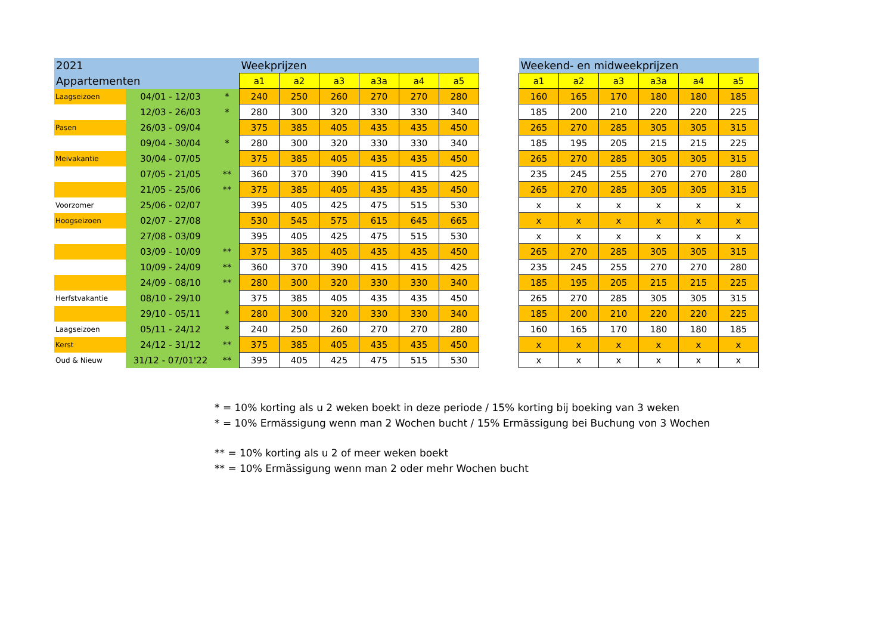| 2021 | | | Weekprijzen | | | | | |
| --- | --- | --- | --- | --- | --- | --- | --- | --- |
| Appartementen | | | a1 | a2 | a3 | a3a | a4 | a5 |
| Laagseizoen | 04/01 - 12/03 | * | 240 | 250 | 260 | 270 | 270 | 280 |
| | 12/03 - 26/03 | * | 280 | 300 | 320 | 330 | 330 | 340 |
| Pasen | 26/03 - 09/04 | | 375 | 385 | 405 | 435 | 435 | 450 |
| | 09/04 - 30/04 | * | 280 | 300 | 320 | 330 | 330 | 340 |
| Meivakantie | 30/04 - 07/05 | | 375 | 385 | 405 | 435 | 435 | 450 |
| | 07/05 - 21/05 | ** | 360 | 370 | 390 | 415 | 415 | 425 |
| | 21/05 - 25/06 | ** | 375 | 385 | 405 | 435 | 435 | 450 |
| Voorzomer | 25/06 - 02/07 | | 395 | 405 | 425 | 475 | 515 | 530 |
| Hoogseizoen | 02/07 - 27/08 | | 530 | 545 | 575 | 615 | 645 | 665 |
| | 27/08 - 03/09 | | 395 | 405 | 425 | 475 | 515 | 530 |
| | 03/09 - 10/09 | ** | 375 | 385 | 405 | 435 | 435 | 450 |
| | 10/09 - 24/09 | ** | 360 | 370 | 390 | 415 | 415 | 425 |
| | 24/09 - 08/10 | ** | 280 | 300 | 320 | 330 | 330 | 340 |
| Herfstvakantie | 08/10 - 29/10 | | 375 | 385 | 405 | 435 | 435 | 450 |
| | 29/10 - 05/11 | * | 280 | 300 | 320 | 330 | 330 | 340 |
| Laagseizoen | 05/11 - 24/12 | * | 240 | 250 | 260 | 270 | 270 | 280 |
| Kerst | 24/12 - 31/12 | ** | 375 | 385 | 405 | 435 | 435 | 450 |
| Oud & Nieuw | 31/12 - 07/01'22 | ** | 395 | 405 | 425 | 475 | 515 | 530 |
| Weekend- en midweekprijzen | | | | | |
| --- | --- | --- | --- | --- | --- |
| a1 | a2 | a3 | a3a | a4 | a5 |
| 160 | 165 | 170 | 180 | 180 | 185 |
| 185 | 200 | 210 | 220 | 220 | 225 |
| 265 | 270 | 285 | 305 | 305 | 315 |
| 185 | 195 | 205 | 215 | 215 | 225 |
| 265 | 270 | 285 | 305 | 305 | 315 |
| 235 | 245 | 255 | 270 | 270 | 280 |
| 265 | 270 | 285 | 305 | 305 | 315 |
| x | x | x | x | x | x |
| x | x | x | x | x | x |
| x | x | x | x | x | x |
| 265 | 270 | 285 | 305 | 305 | 315 |
| 235 | 245 | 255 | 270 | 270 | 280 |
| 185 | 195 | 205 | 215 | 215 | 225 |
| 265 | 270 | 285 | 305 | 305 | 315 |
| 185 | 200 | 210 | 220 | 220 | 225 |
| 160 | 165 | 170 | 180 | 180 | 185 |
| x | x | x | x | x | x |
| x | x | x | x | x | x |
* = 10% korting als u 2 weken boekt in deze periode / 15% korting bij boeking van 3 weken
* = 10% Ermässigung wenn man 2 Wochen bucht / 15% Ermässigung bei Buchung von 3 Wochen
** = 10% korting als u 2 of meer weken boekt
** = 10% Ermässigung wenn man 2 oder mehr Wochen bucht